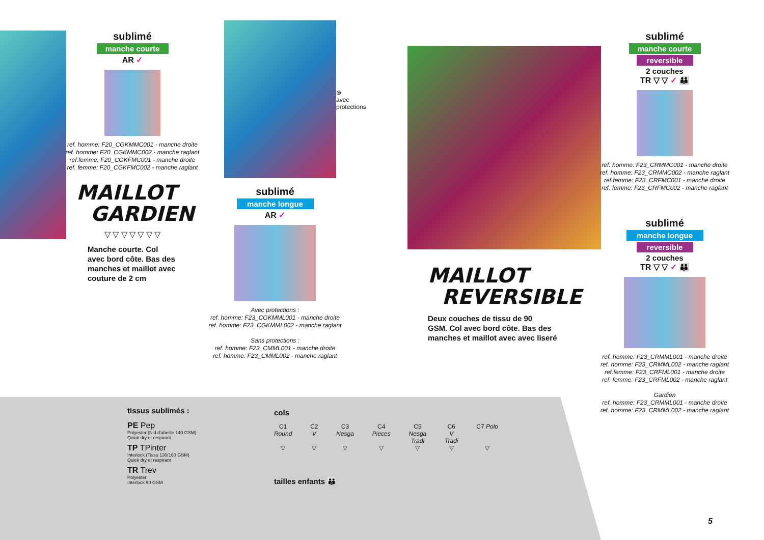sublimé
manche courte
AR ✓
ref. homme: F20_CGKMMC001 - manche droite
ref. homme: F20_CGKMMC002 - manche raglant
ref.femme: F20_CGKFMC001 - manche droite
ref. femme: F20_CGKFMC002 - manche raglant
MAILLOT
GARDIEN
▽ ▽ ▽ ▽ ▽ ▽ ▽
Manche courte. Col
avec bord côte. Bas des
manches et maillot avec
couture de 2 cm
⊜
avec
protections
sublimé
manche longue
AR ✓
Avec protections :
ref. homme: F23_CGKMML001 - manche droite
ref. homme: F23_CGKMML002 - manche raglant
Sans protections :
ref. homme: F23_CMML001 - manche droite
ref. homme: F23_CMML002 - manche raglant
MAILLOT
REVERSIBLE
Deux couches de tissu de 90
GSM. Col avec bord côte. Bas des
manches et maillot avec avec liseré
sublimé
manche courte
reversible
2 couches
TR ▽ ▽ ✓ 👪
ref. homme: F23_CRMMC001 - manche droite
ref. homme: F23_CRMMC002 - manche raglant
ref.femme: F23_CRFMC001 - manche droite
ref. femme: F23_CRFMC002 - manche raglant
sublimé
manche longue
reversible
2 couches
TR ▽ ▽ ✓ 👪
ref. homme: F23_CRMML001 - manche droite
ref. homme: F23_CRMML002 - manche raglant
ref.femme: F23_CRFML001 - manche droite
ref. femme: F23_CRFML002 - manche raglant
Gardien
ref. homme: F23_CRMML001 - manche droite
ref. homme: F23_CRMML002 - manche raglant
tissus sublimés :
PE Pep
Polyester (Nid d'abeille 140 GSM)
Quick dry et respirant
TP TPinter
Interlock (Tissu 130/160 GSM)
Quick dry et respirant
TR Trev
Polyester
Interlock 90 GSM
cols
C1
Round
▽
C2
V
▽
C3
Nesga
▽
C4
Pieces
▽
C5
Nesga
Tradi
▽
C6
V
Tradi
▽
C7 Polo
▽
tailles enfants 👪
5